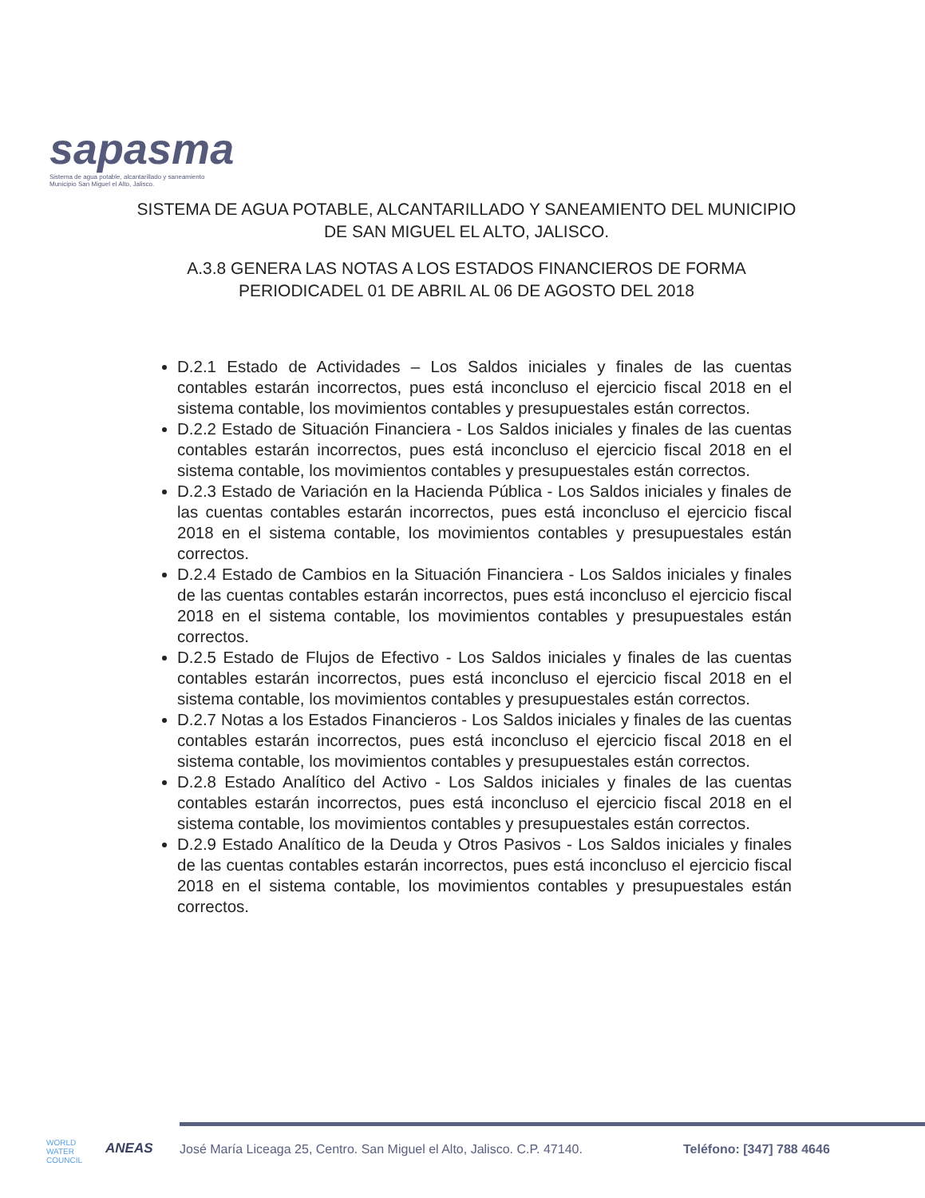sapasma
Sistema de agua potable, alcantarillado y saneamiento
Municipio San Miguel el Alto, Jalisco.
SISTEMA DE AGUA POTABLE, ALCANTARILLADO Y SANEAMIENTO DEL MUNICIPIO DE SAN MIGUEL EL ALTO, JALISCO.
A.3.8 GENERA LAS NOTAS A LOS ESTADOS FINANCIEROS DE FORMA PERIODICADEL 01 DE ABRIL AL 06 DE AGOSTO DEL 2018
D.2.1 Estado de Actividades – Los Saldos iniciales y finales de las cuentas contables estarán incorrectos, pues está inconcluso el ejercicio fiscal 2018 en el sistema contable, los movimientos contables y presupuestales están correctos.
D.2.2 Estado de Situación Financiera - Los Saldos iniciales y finales de las cuentas contables estarán incorrectos, pues está inconcluso el ejercicio fiscal 2018 en el sistema contable, los movimientos contables y presupuestales están correctos.
D.2.3 Estado de Variación en la Hacienda Pública - Los Saldos iniciales y finales de las cuentas contables estarán incorrectos, pues está inconcluso el ejercicio fiscal 2018 en el sistema contable, los movimientos contables y presupuestales están correctos.
D.2.4 Estado de Cambios en la Situación Financiera - Los Saldos iniciales y finales de las cuentas contables estarán incorrectos, pues está inconcluso el ejercicio fiscal 2018 en el sistema contable, los movimientos contables y presupuestales están correctos.
D.2.5 Estado de Flujos de Efectivo - Los Saldos iniciales y finales de las cuentas contables estarán incorrectos, pues está inconcluso el ejercicio fiscal 2018 en el sistema contable, los movimientos contables y presupuestales están correctos.
D.2.7 Notas a los Estados Financieros - Los Saldos iniciales y finales de las cuentas contables estarán incorrectos, pues está inconcluso el ejercicio fiscal 2018 en el sistema contable, los movimientos contables y presupuestales están correctos.
D.2.8 Estado Analítico del Activo - Los Saldos iniciales y finales de las cuentas contables estarán incorrectos, pues está inconcluso el ejercicio fiscal 2018 en el sistema contable, los movimientos contables y presupuestales están correctos.
D.2.9 Estado Analítico de la Deuda y Otros Pasivos - Los Saldos iniciales y finales de las cuentas contables estarán incorrectos, pues está inconcluso el ejercicio fiscal 2018 en el sistema contable, los movimientos contables y presupuestales están correctos.
WORLD
WATER
COUNCIL
ANEAS
José María Liceaga 25, Centro. San Miguel el Alto, Jalisco. C.P. 47140.
Teléfono: [347] 788 4646